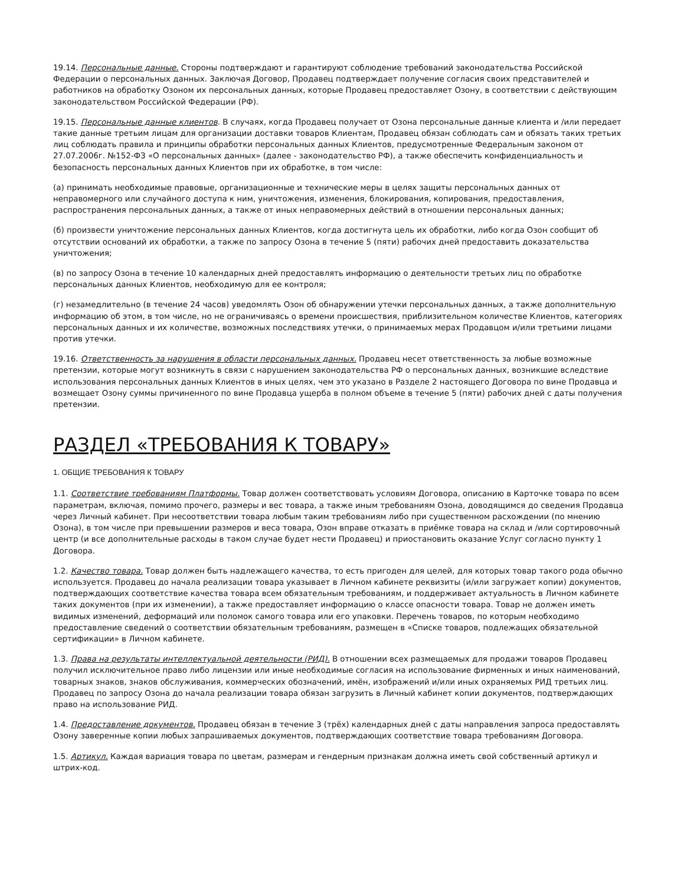19.14. Персональные данные. Стороны подтверждают и гарантируют соблюдение требований законодательства Российской Федерации о персональных данных. Заключая Договор, Продавец подтверждает получение согласия своих представителей и работников на обработку Озоном их персональных данных, которые Продавец предоставляет Озону, в соответствии с действующим законодательством Российской Федерации (РФ).
19.15. Персональные данные клиентов. В случаях, когда Продавец получает от Озона персональные данные клиента и /или передает такие данные третьим лицам для организации доставки товаров Клиентам, Продавец обязан соблюдать сам и обязать таких третьих лиц соблюдать правила и принципы обработки персональных данных Клиентов, предусмотренные Федеральным законом от 27.07.2006г. №152-ФЗ «О персональных данных» (далее - законодательство РФ), а также обеспечить конфиденциальность и безопасность персональных данных Клиентов при их обработке, в том числе:
(а) принимать необходимые правовые, организационные и технические меры в целях защиты персональных данных от неправомерного или случайного доступа к ним, уничтожения, изменения, блокирования, копирования, предоставления, распространения персональных данных, а также от иных неправомерных действий в отношении персональных данных;
(б) произвести уничтожение персональных данных Клиентов, когда достигнута цель их обработки, либо когда Озон сообщит об отсутствии оснований их обработки, а также по запросу Озона в течение 5 (пяти) рабочих дней предоставить доказательства уничтожения;
(в) по запросу Озона в течение 10 календарных дней предоставлять информацию о деятельности третьих лиц по обработке персональных данных Клиентов, необходимую для ее контроля;
(г) незамедлительно (в течение 24 часов) уведомлять Озон об обнаружении утечки персональных данных, а также дополнительную информацию об этом, в том числе, но не ограничиваясь о времени происшествия, приблизительном количестве Клиентов, категориях персональных данных и их количестве, возможных последствиях утечки, о принимаемых мерах Продавцом и/или третьими лицами против утечки.
19.16. Ответственность за нарушения в области персональных данных. Продавец несет ответственность за любые возможные претензии, которые могут возникнуть в связи с нарушением законодательства РФ о персональных данных, возникшие вследствие использования персональных данных Клиентов в иных целях, чем это указано в Разделе 2 настоящего Договора по вине Продавца и возмещает Озону суммы причиненного по вине Продавца ущерба в полном объеме в течение 5 (пяти) рабочих дней с даты получения претензии.
РАЗДЕЛ «ТРЕБОВАНИЯ К ТОВАРУ»
1. ОБЩИЕ ТРЕБОВАНИЯ К ТОВАРУ
1.1. Соответствие требованиям Платформы. Товар должен соответствовать условиям Договора, описанию в Карточке товара по всем параметрам, включая, помимо прочего, размеры и вес товара, а также иным требованиям Озона, доводящимся до сведения Продавца через Личный кабинет. При несоответствии товара любым таким требованиям либо при существенном расхождении (по мнению Озона), в том числе при превышении размеров и веса товара, Озон вправе отказать в приёмке товара на склад и /или сортировочный центр (и все дополнительные расходы в таком случае будет нести Продавец) и приостановить оказание Услуг согласно пункту 1 Договора.
1.2. Качество товара. Товар должен быть надлежащего качества, то есть пригоден для целей, для которых товар такого рода обычно используется. Продавец до начала реализации товара указывает в Личном кабинете реквизиты (и/или загружает копии) документов, подтверждающих соответствие качества товара всем обязательным требованиям, и поддерживает актуальность в Личном кабинете таких документов (при их изменении), а также предоставляет информацию о классе опасности товара. Товар не должен иметь видимых изменений, деформаций или поломок самого товара или его упаковки. Перечень товаров, по которым необходимо предоставление сведений о соответствии обязательным требованиям, размещен в «Списке товаров, подлежащих обязательной сертификации» в Личном кабинете.
1.3. Права на результаты интеллектуальной деятельности (РИД). В отношении всех размещаемых для продажи товаров Продавец получил исключительное право либо лицензии или иные необходимые согласия на использование фирменных и иных наименований, товарных знаков, знаков обслуживания, коммерческих обозначений, имён, изображений и/или иных охраняемых РИД третьих лиц. Продавец по запросу Озона до начала реализации товара обязан загрузить в Личный кабинет копии документов, подтверждающих право на использование РИД.
1.4. Предоставление документов. Продавец обязан в течение 3 (трёх) календарных дней с даты направления запроса предоставлять Озону заверенные копии любых запрашиваемых документов, подтверждающих соответствие товара требованиям Договора.
1.5. Артикул. Каждая вариация товара по цветам, размерам и гендерным признакам должна иметь свой собственный артикул и штрих-код.